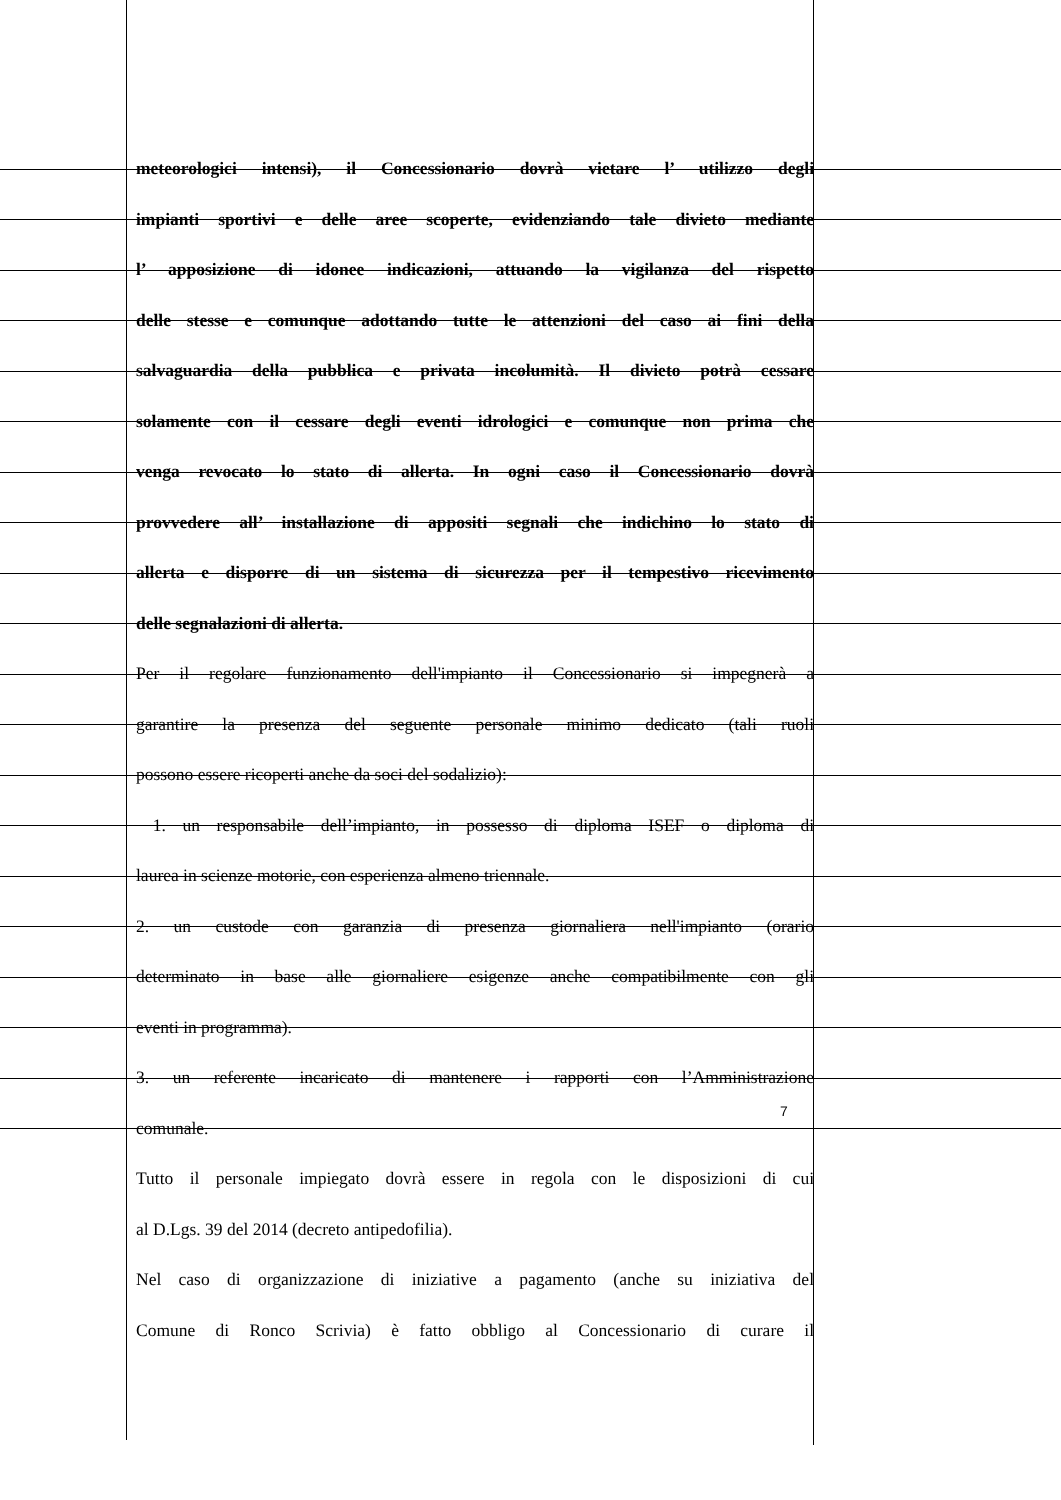meteorologici intensi), il Concessionario dovrà vietare l’ utilizzo degli
impianti sportivi e delle aree scoperte, evidenziando tale divieto mediante
l’ apposizione di idonee indicazioni, attuando la vigilanza del rispetto
delle stesse e comunque adottando tutte le attenzioni del caso ai fini della
salvaguardia della pubblica e privata incolumità. Il divieto potrà cessare
solamente con il cessare degli eventi idrologici e comunque non prima che
venga revocato lo stato di allerta. In ogni caso il Concessionario dovrà
provvedere all’ installazione di appositi segnali che indichino lo stato di
allerta e disporre di un sistema di sicurezza per il tempestivo ricevimento
delle segnalazioni di allerta.
Per il regolare funzionamento dell'impianto il Concessionario si impegnerà a
garantire la presenza del seguente personale minimo dedicato (tali ruoli
possono essere ricoperti anche da soci del sodalizio):
1. un responsabile dell’impianto, in possesso di diploma ISEF o diploma di
laurea in scienze motorie, con esperienza almeno triennale.
2. un custode con garanzia di presenza giornaliera nell'impianto (orario
determinato in base alle giornaliere esigenze anche compatibilmente con gli
eventi in programma).
3. un referente incaricato di mantenere i rapporti con l’Amministrazione
comunale.
Tutto il personale impiegato dovrà essere in regola con le disposizioni di cui
al D.Lgs. 39 del 2014 (decreto antipedofilia).
Nel caso di organizzazione di iniziative a pagamento (anche su iniziativa del
Comune di Ronco Scrivia) è fatto obbligo al Concessionario di curare il
7